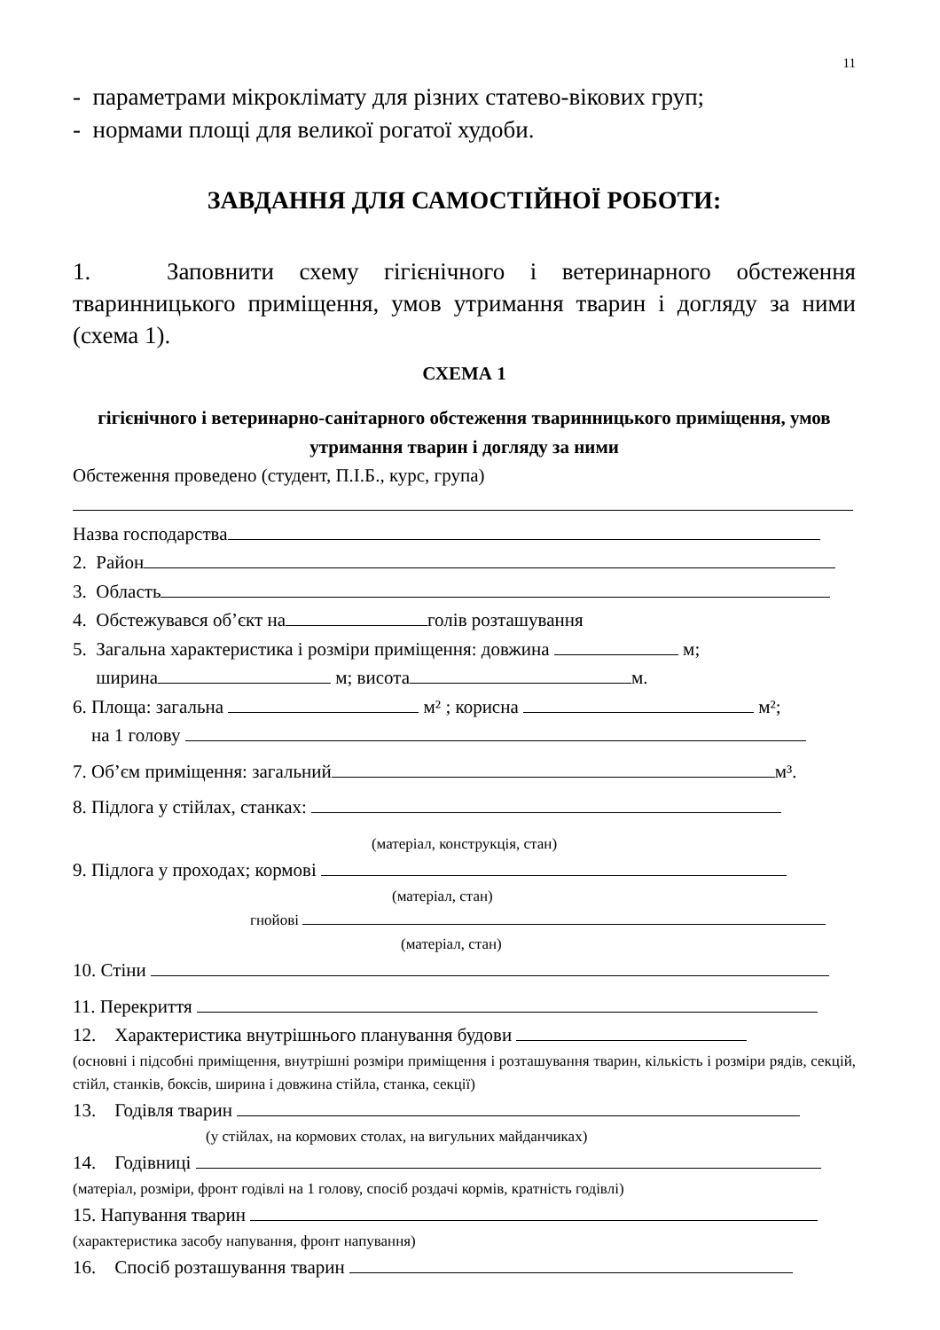11
- параметрами мікроклімату для різних статево-вікових груп;
- нормами площі для великої рогатої худоби.
ЗАВДАННЯ ДЛЯ САМОСТІЙНОЇ РОБОТИ:
1. Заповнити схему гігієнічного і ветеринарного обстеження тваринницького приміщення, умов утримання тварин і догляду за ними (схема 1).
СХЕМА 1
гігієнічного і ветеринарно-санітарного обстеження тваринницького приміщення, умов утримання тварин і догляду за ними
Обстеження проведено (студент, П.І.Б., курс, група)
Назва господарства
2. Район
3. Область
4. Обстежувався об’єкт на голів розташування
5. Загальна характеристика і розміри приміщення: довжина м;
ширина м; висота м.
6. Площа: загальна м² ; корисна м²;
на 1 голову
7. Об’єм приміщення: загальний м³.
8. Підлога у стійлах, станках:
(матеріал, конструкція, стан)
9. Підлога у проходах; кормові
(матеріал, стан)
гнойові
(матеріал, стан)
10. Стіни
11. Перекриття
12. Характеристика внутрішнього планування будови
(основні і підсобні приміщення, внутрішні розміри приміщення і розташування тварин, кількість і розміри рядів, секцій, стійл, станків, боксів, ширина і довжина стійла, станка, секції)
13. Годівля тварин
(у стійлах, на кормових столах, на вигульних майданчиках)
14. Годівниці
(матеріал, розміри, фронт годівлі на 1 голову, спосіб роздачі кормів, кратність годівлі)
15. Напування тварин
(характеристика засобу напування, фронт напування)
16. Спосіб розташування тварин